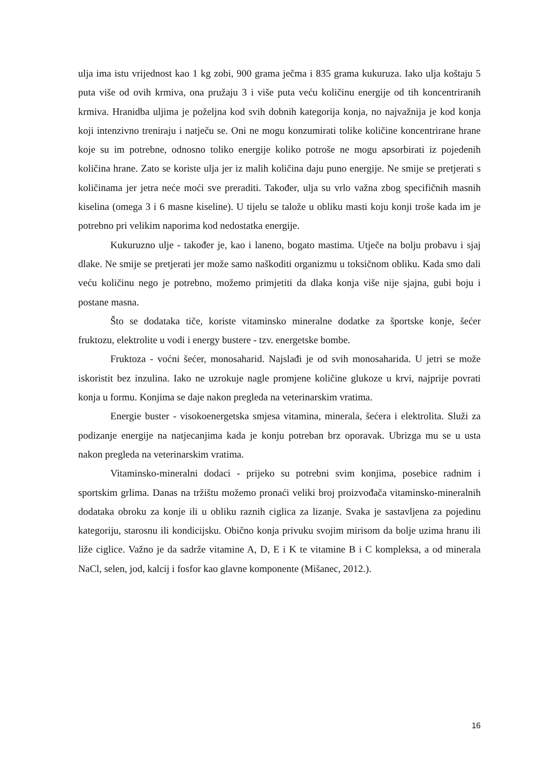ulja ima istu vrijednost kao 1 kg zobi, 900 grama ječma i 835 grama kukuruza. Iako ulja koštaju 5 puta više od ovih krmiva, ona pružaju 3 i više puta veću količinu energije od tih koncentriranih krmiva. Hranidba uljima je poželjna kod svih dobnih kategorija konja, no najvažnija je kod konja koji intenzivno treniraju i natječu se. Oni ne mogu konzumirati tolike količine koncentrirane hrane koje su im potrebne, odnosno toliko energije koliko potroše ne mogu apsorbirati iz pojedenih količina hrane. Zato se koriste ulja jer iz malih količina daju puno energije. Ne smije se pretjerati s količinama jer jetra neće moći sve preraditi. Također, ulja su vrlo važna zbog specifičnih masnih kiselina (omega 3 i 6 masne kiseline). U tijelu se talože u obliku masti koju konji troše kada im je potrebno pri velikim naporima kod nedostatka energije.
Kukuruzno ulje - također je, kao i laneno, bogato mastima. Utječe na bolju probavu i sjaj dlake. Ne smije se pretjerati jer može samo naškoditi organizmu u toksičnom obliku. Kada smo dali veću količinu nego je potrebno, možemo primjetiti da dlaka konja više nije sjajna, gubi boju i postane masna.
Što se dodataka tiče, koriste vitaminsko mineralne dodatke za športske konje, šećer fruktozu, elektrolite u vodi i energy bustere - tzv. energetske bombe.
Fruktoza - voćni šećer, monosaharid. Najslađi je od svih monosaharida. U jetri se može iskoristit bez inzulina. Iako ne uzrokuje nagle promjene količine glukoze u krvi, najprije povrati konja u formu. Konjima se daje nakon pregleda na veterinarskim vratima.
Energie buster - visokoenergetska smjesa vitamina, minerala, šećera i elektrolita. Služi za podizanje energije na natjecanjima kada je konju potreban brz oporavak. Ubrizga mu se u usta nakon pregleda na veterinarskim vratima.
Vitaminsko-mineralni dodaci - prijeko su potrebni svim konjima, posebice radnim i sportskim grlima. Danas na tržištu možemo pronaći veliki broj proizvođača vitaminsko-mineralnih dodataka obroku za konje ili u obliku raznih ciglica za lizanje. Svaka je sastavljena za pojedinu kategoriju, starosnu ili kondicijsku. Obično konja privuku svojim mirisom da bolje uzima hranu ili liže ciglice. Važno je da sadrže vitamine A, D, E i K te vitamine B i C kompleksa, a od minerala NaCl, selen, jod, kalcij i fosfor kao glavne komponente (Mišanec, 2012.).
16